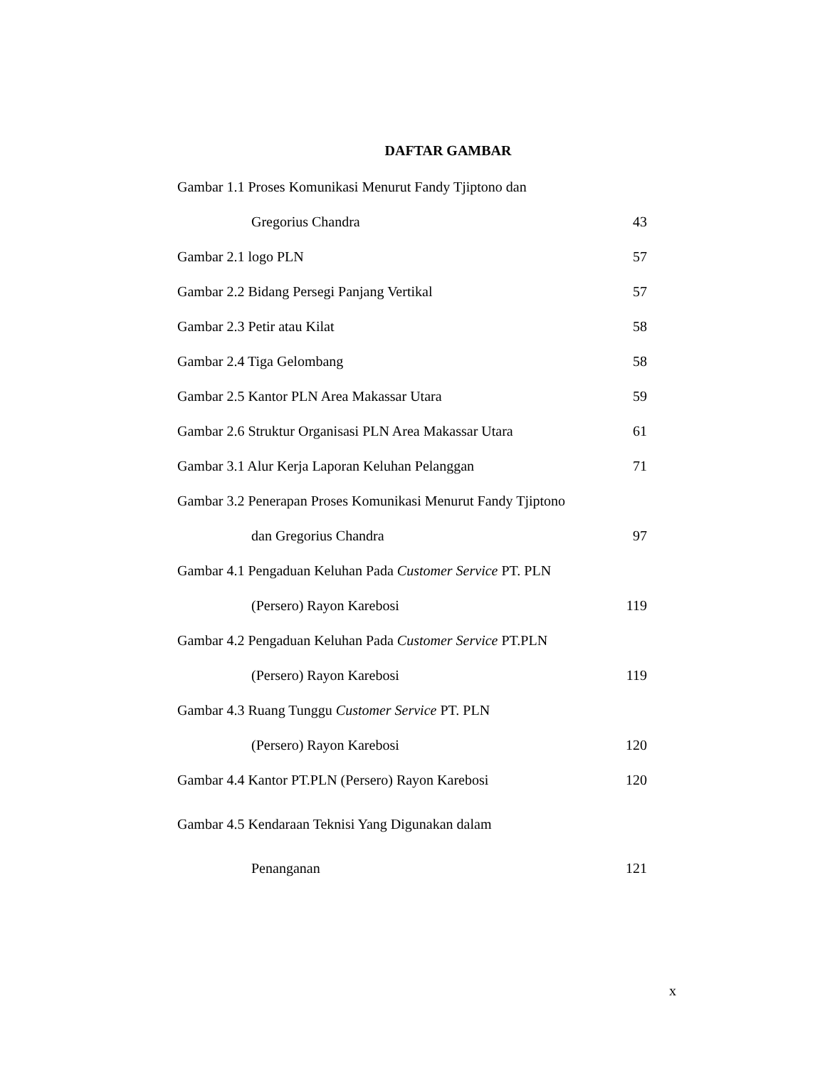DAFTAR GAMBAR
Gambar 1.1 Proses Komunikasi Menurut Fandy Tjiptono dan
Gregorius Chandra 43
Gambar 2.1 logo PLN 57
Gambar 2.2 Bidang Persegi Panjang Vertikal 57
Gambar 2.3 Petir atau Kilat 58
Gambar 2.4 Tiga Gelombang 58
Gambar 2.5 Kantor PLN Area Makassar Utara 59
Gambar 2.6 Struktur Organisasi PLN Area Makassar Utara 61
Gambar 3.1 Alur Kerja Laporan Keluhan Pelanggan 71
Gambar 3.2 Penerapan Proses Komunikasi Menurut Fandy Tjiptono
dan Gregorius Chandra 97
Gambar 4.1 Pengaduan Keluhan Pada Customer Service PT. PLN
(Persero) Rayon Karebosi 119
Gambar 4.2 Pengaduan Keluhan Pada Customer Service PT.PLN
(Persero) Rayon Karebosi 119
Gambar 4.3 Ruang Tunggu Customer Service PT. PLN
(Persero) Rayon Karebosi 120
Gambar 4.4 Kantor PT.PLN (Persero) Rayon Karebosi 120
Gambar 4.5 Kendaraan Teknisi Yang Digunakan dalam
Penanganan 121
x